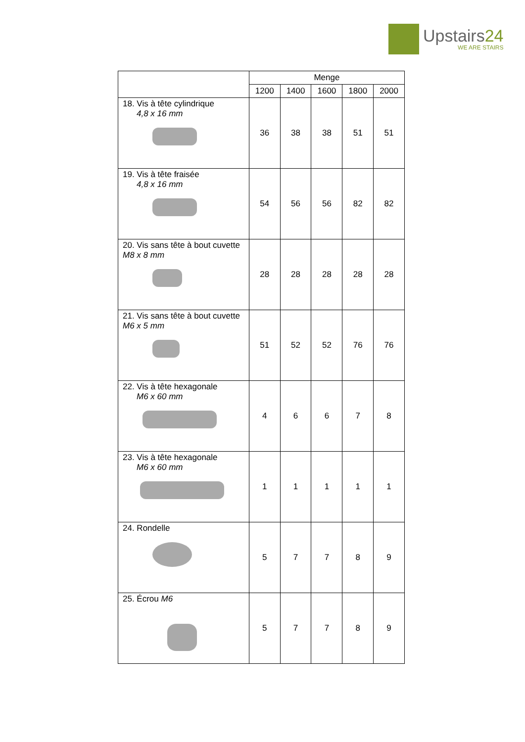Upstairs24
WE ARE STAIRS
| | Menge | | | | |
| --- | --- | --- | --- | --- | --- |
| | 1200 | 1400 | 1600 | 1800 | 2000 |
| 18. Vis à tête cylindrique 4,8 x 16 mm | 36 | 38 | 38 | 51 | 51 |
| 19. Vis à tête fraisée 4,8 x 16 mm | 54 | 56 | 56 | 82 | 82 |
| 20. Vis sans tête à bout cuvette M8 x 8 mm | 28 | 28 | 28 | 28 | 28 |
| 21. Vis sans tête à bout cuvette M6 x 5 mm | 51 | 52 | 52 | 76 | 76 |
| 22. Vis à tête hexagonale M6 x 60 mm | 4 | 6 | 6 | 7 | 8 |
| 23. Vis à tête hexagonale M6 x 60 mm | 1 | 1 | 1 | 1 | 1 |
| 24. Rondelle | 5 | 7 | 7 | 8 | 9 |
| 25. Écrou M6 | 5 | 7 | 7 | 8 | 9 |